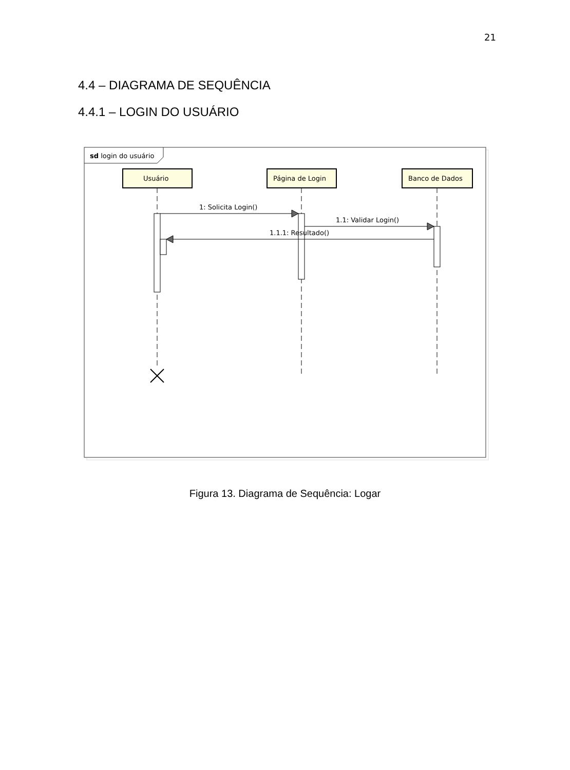21
4.4 – DIAGRAMA DE SEQUÊNCIA
4.4.1 – LOGIN DO USUÁRIO
sd login do usuário
Usuário
Página de Login
Banco de Dados
1: Solicita Login()
1.1: Validar Login()
1.1.1: Resultado()
Figura 13. Diagrama de Sequência: Logar